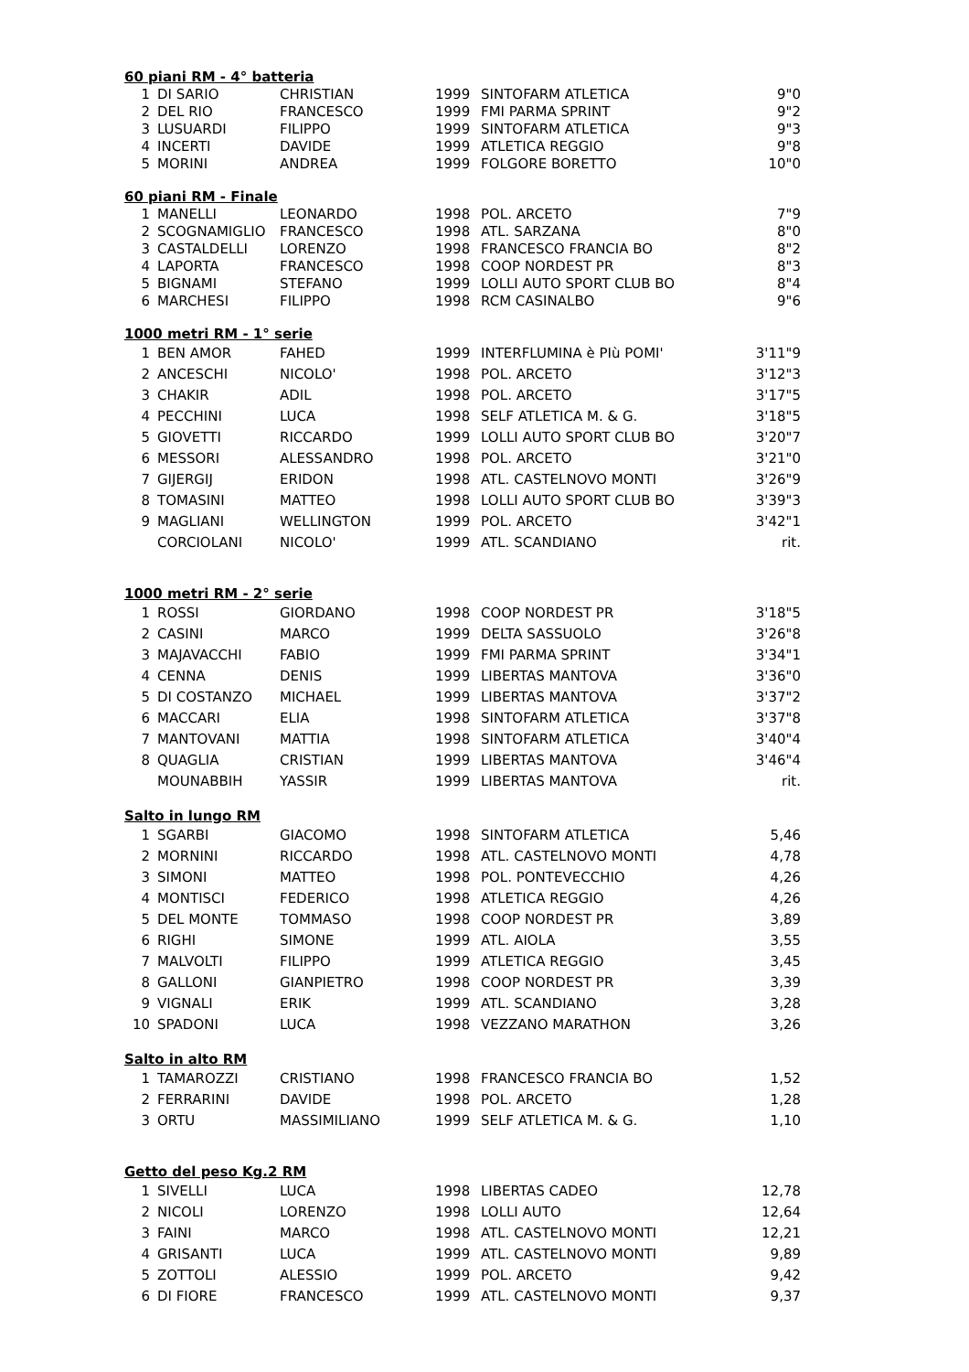60 piani RM - 4° batteria
| 1 | DI SARIO | CHRISTIAN | 1999 | SINTOFARM ATLETICA | 9"0 |
| 2 | DEL RIO | FRANCESCO | 1999 | FMI PARMA SPRINT | 9"2 |
| 3 | LUSUARDI | FILIPPO | 1999 | SINTOFARM ATLETICA | 9"3 |
| 4 | INCERTI | DAVIDE | 1999 | ATLETICA REGGIO | 9"8 |
| 5 | MORINI | ANDREA | 1999 | FOLGORE BORETTO | 10"0 |
60 piani RM - Finale
| 1 | MANELLI | LEONARDO | 1998 | POL. ARCETO | 7"9 |
| 2 | SCOGNAMIGLIO | FRANCESCO | 1998 | ATL. SARZANA | 8"0 |
| 3 | CASTALDELLI | LORENZO | 1998 | FRANCESCO FRANCIA BO | 8"2 |
| 4 | LAPORTA | FRANCESCO | 1998 | COOP NORDEST PR | 8"3 |
| 5 | BIGNAMI | STEFANO | 1999 | LOLLI AUTO SPORT CLUB BO | 8"4 |
| 6 | MARCHESI | FILIPPO | 1998 | RCM CASINALBO | 9"6 |
1000 metri RM - 1° serie
| 1 | BEN AMOR | FAHED | 1999 | INTERFLUMINA è PIù POMI' | 3'11"9 |
| 2 | ANCESCHI | NICOLO' | 1998 | POL. ARCETO | 3'12"3 |
| 3 | CHAKIR | ADIL | 1998 | POL. ARCETO | 3'17"5 |
| 4 | PECCHINI | LUCA | 1998 | SELF ATLETICA M. & G. | 3'18"5 |
| 5 | GIOVETTI | RICCARDO | 1999 | LOLLI AUTO SPORT CLUB BO | 3'20"7 |
| 6 | MESSORI | ALESSANDRO | 1998 | POL. ARCETO | 3'21"0 |
| 7 | GIJERGIJ | ERIDON | 1998 | ATL. CASTELNOVO MONTI | 3'26"9 |
| 8 | TOMASINI | MATTEO | 1998 | LOLLI AUTO SPORT CLUB BO | 3'39"3 |
| 9 | MAGLIANI | WELLINGTON | 1999 | POL. ARCETO | 3'42"1 |
| | CORCIOLANI | NICOLO' | 1999 | ATL. SCANDIANO | rit. |
1000 metri RM - 2° serie
| 1 | ROSSI | GIORDANO | 1998 | COOP NORDEST PR | 3'18"5 |
| 2 | CASINI | MARCO | 1999 | DELTA SASSUOLO | 3'26"8 |
| 3 | MAJAVACCHI | FABIO | 1999 | FMI PARMA SPRINT | 3'34"1 |
| 4 | CENNA | DENIS | 1999 | LIBERTAS MANTOVA | 3'36"0 |
| 5 | DI COSTANZO | MICHAEL | 1999 | LIBERTAS MANTOVA | 3'37"2 |
| 6 | MACCARI | ELIA | 1998 | SINTOFARM ATLETICA | 3'37"8 |
| 7 | MANTOVANI | MATTIA | 1998 | SINTOFARM ATLETICA | 3'40"4 |
| 8 | QUAGLIA | CRISTIAN | 1999 | LIBERTAS MANTOVA | 3'46"4 |
| | MOUNABBIH | YASSIR | 1999 | LIBERTAS MANTOVA | rit. |
Salto in lungo RM
| 1 | SGARBI | GIACOMO | 1998 | SINTOFARM ATLETICA | 5,46 |
| 2 | MORNINI | RICCARDO | 1998 | ATL. CASTELNOVO MONTI | 4,78 |
| 3 | SIMONI | MATTEO | 1998 | POL. PONTEVECCHIO | 4,26 |
| 4 | MONTISCI | FEDERICO | 1998 | ATLETICA REGGIO | 4,26 |
| 5 | DEL MONTE | TOMMASO | 1998 | COOP NORDEST PR | 3,89 |
| 6 | RIGHI | SIMONE | 1999 | ATL. AIOLA | 3,55 |
| 7 | MALVOLTI | FILIPPO | 1999 | ATLETICA REGGIO | 3,45 |
| 8 | GALLONI | GIANPIETRO | 1998 | COOP NORDEST PR | 3,39 |
| 9 | VIGNALI | ERIK | 1999 | ATL. SCANDIANO | 3,28 |
| 10 | SPADONI | LUCA | 1998 | VEZZANO MARATHON | 3,26 |
Salto in alto RM
| 1 | TAMAROZZI | CRISTIANO | 1998 | FRANCESCO FRANCIA BO | 1,52 |
| 2 | FERRARINI | DAVIDE | 1998 | POL. ARCETO | 1,28 |
| 3 | ORTU | MASSIMILIANO | 1999 | SELF ATLETICA M. & G. | 1,10 |
Getto del peso Kg.2 RM
| 1 | SIVELLI | LUCA | 1998 | LIBERTAS CADEO | 12,78 |
| 2 | NICOLI | LORENZO | 1998 | LOLLI AUTO | 12,64 |
| 3 | FAINI | MARCO | 1998 | ATL. CASTELNOVO MONTI | 12,21 |
| 4 | GRISANTI | LUCA | 1999 | ATL. CASTELNOVO MONTI | 9,89 |
| 5 | ZOTTOLI | ALESSIO | 1999 | POL. ARCETO | 9,42 |
| 6 | DI FIORE | FRANCESCO | 1999 | ATL. CASTELNOVO MONTI | 9,37 |